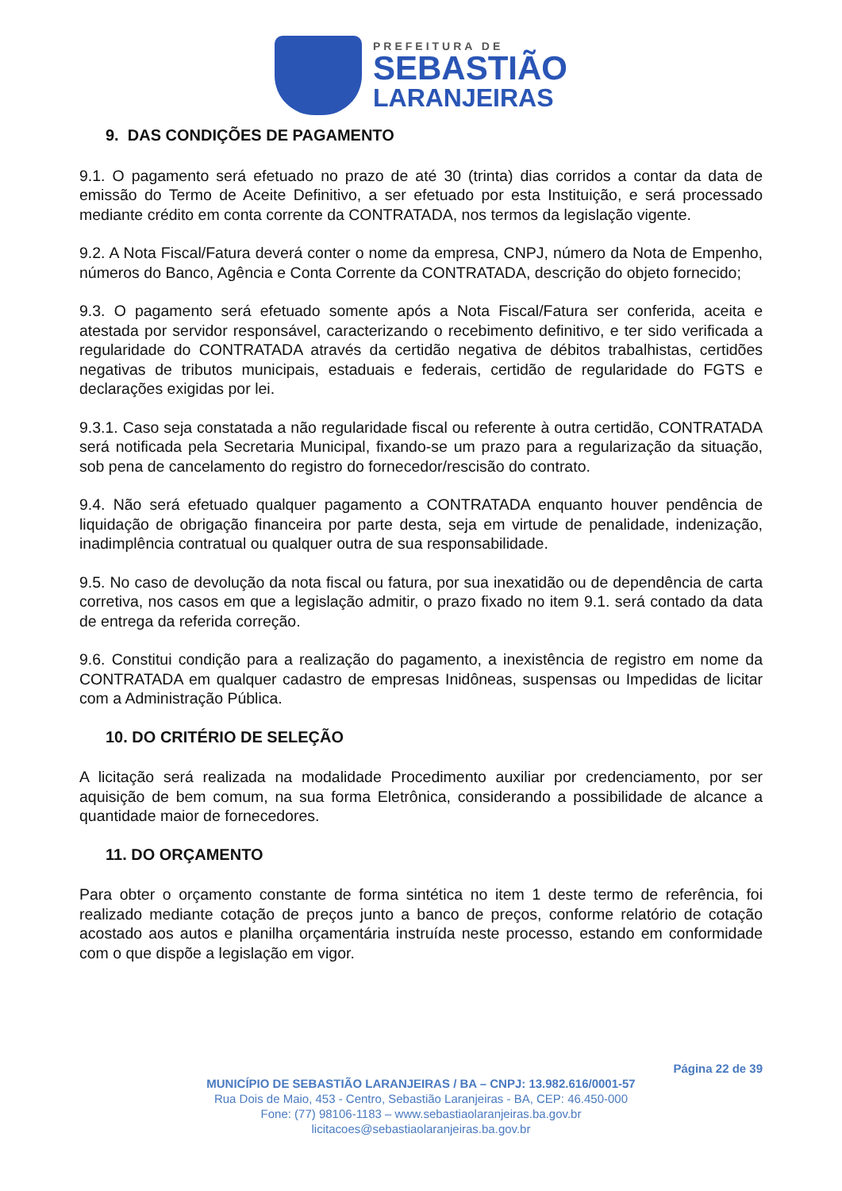PREFEITURA DE
SEBASTIÃO
LARANJEIRAS
9. DAS CONDIÇÕES DE PAGAMENTO
9.1. O pagamento será efetuado no prazo de até 30 (trinta) dias corridos a contar da data de emissão do Termo de Aceite Definitivo, a ser efetuado por esta Instituição, e será processado mediante crédito em conta corrente da CONTRATADA, nos termos da legislação vigente.
9.2. A Nota Fiscal/Fatura deverá conter o nome da empresa, CNPJ, número da Nota de Empenho, números do Banco, Agência e Conta Corrente da CONTRATADA, descrição do objeto fornecido;
9.3. O pagamento será efetuado somente após a Nota Fiscal/Fatura ser conferida, aceita e atestada por servidor responsável, caracterizando o recebimento definitivo, e ter sido verificada a regularidade do CONTRATADA através da certidão negativa de débitos trabalhistas, certidões negativas de tributos municipais, estaduais e federais, certidão de regularidade do FGTS e declarações exigidas por lei.
9.3.1. Caso seja constatada a não regularidade fiscal ou referente à outra certidão, CONTRATADA será notificada pela Secretaria Municipal, fixando-se um prazo para a regularização da situação, sob pena de cancelamento do registro do fornecedor/rescisão do contrato.
9.4. Não será efetuado qualquer pagamento a CONTRATADA enquanto houver pendência de liquidação de obrigação financeira por parte desta, seja em virtude de penalidade, indenização, inadimplência contratual ou qualquer outra de sua responsabilidade.
9.5. No caso de devolução da nota fiscal ou fatura, por sua inexatidão ou de dependência de carta corretiva, nos casos em que a legislação admitir, o prazo fixado no item 9.1. será contado da data de entrega da referida correção.
9.6. Constitui condição para a realização do pagamento, a inexistência de registro em nome da CONTRATADA em qualquer cadastro de empresas Inidôneas, suspensas ou Impedidas de licitar com a Administração Pública.
10. DO CRITÉRIO DE SELEÇÃO
A licitação será realizada na modalidade Procedimento auxiliar por credenciamento, por ser aquisição de bem comum, na sua forma Eletrônica, considerando a possibilidade de alcance a quantidade maior de fornecedores.
11. DO ORÇAMENTO
Para obter o orçamento constante de forma sintética no item 1 deste termo de referência, foi realizado mediante cotação de preços junto a banco de preços, conforme relatório de cotação acostado aos autos e planilha orçamentária instruída neste processo, estando em conformidade com o que dispõe a legislação em vigor.
Página 22 de 39
MUNICÍPIO DE SEBASTIÃO LARANJEIRAS / BA – CNPJ: 13.982.616/0001-57
Rua Dois de Maio, 453 - Centro, Sebastião Laranjeiras - BA, CEP: 46.450-000
Fone: (77) 98106-1183 – www.sebastiaolaranjeiras.ba.gov.br
licitacoes@sebastiaolaranjeiras.ba.gov.br